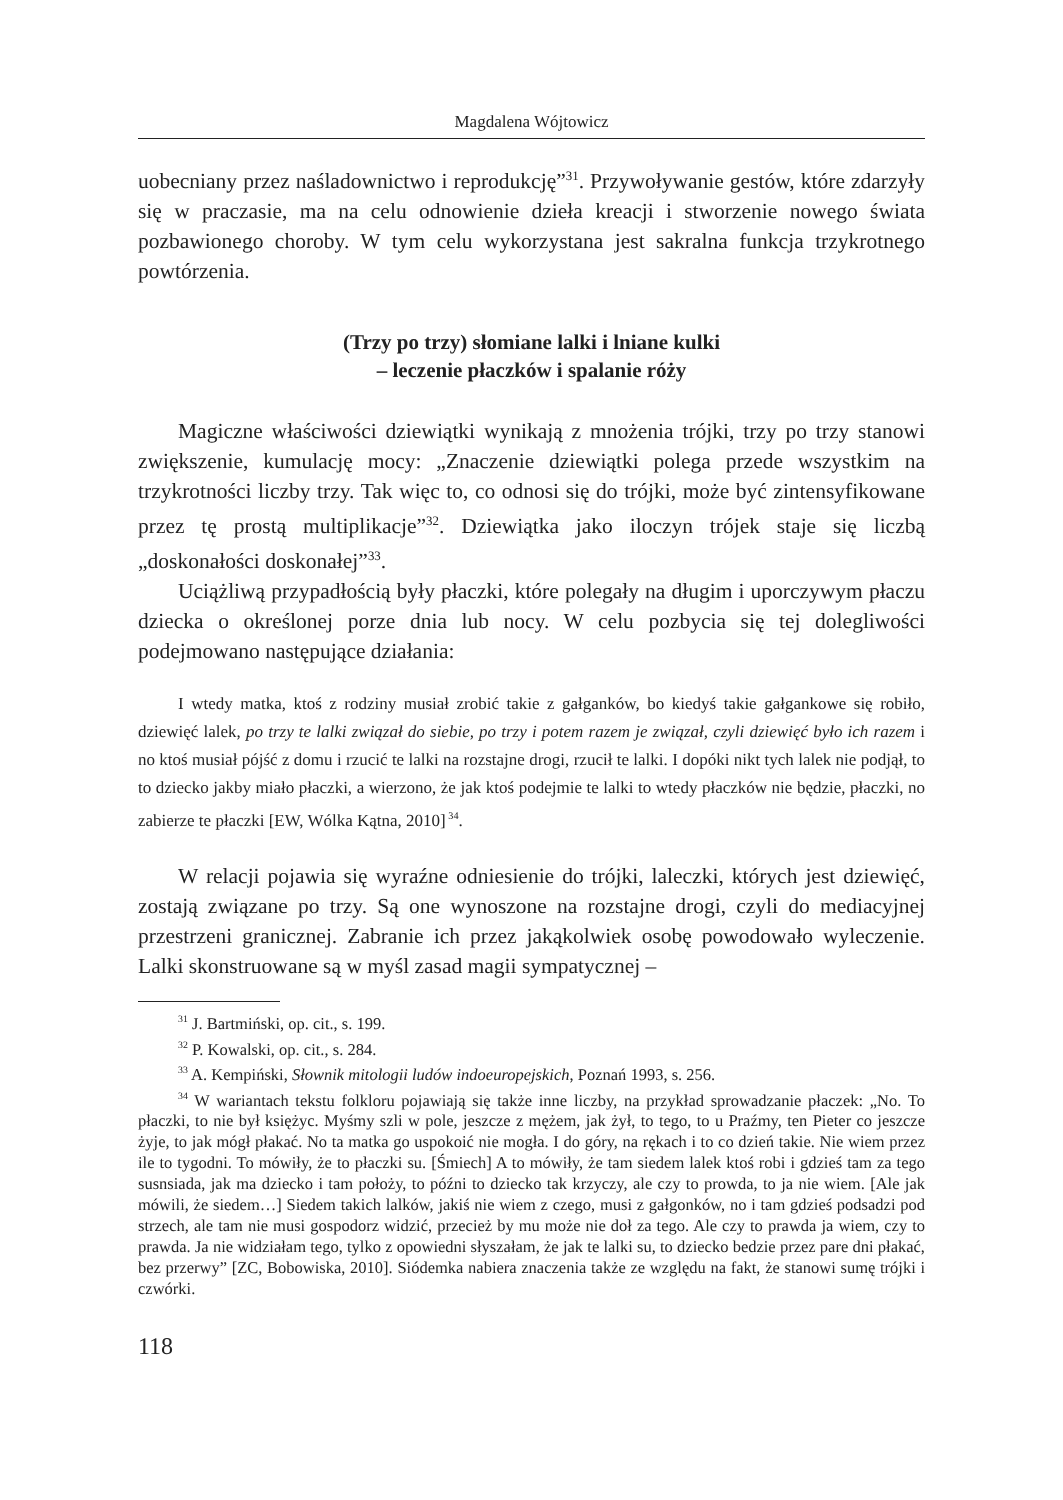Magdalena Wójtowicz
uobecniany przez naśladownictwo i reprodukcję”<sup>31</sup>. Przywoływanie gestów, które zdarzyły się w praczasie, ma na celu odnowienie dzieła kreacji i stworzenie nowego świata pozbawionego choroby. W tym celu wykorzystana jest sakralna funkcja trzykrotnego powtórzenia.
(Trzy po trzy) słomiane lalki i lniane kulki
– leczenie płaczków i spalanie róży
Magiczne właściwości dziewiątki wynikają z mnożenia trójki, trzy po trzy stanowi zwiększenie, kumulację mocy: „Znaczenie dziewiątki polega przede wszystkim na trzykrotności liczby trzy. Tak więc to, co odnosi się do trójki, może być zintensyfikowane przez tę prostą multiplikacje”<sup>32</sup>. Dziewiątka jako iloczyn trójek staje się liczbą „doskonałości doskonałej”<sup>33</sup>.
Uciążliwą przypadłością były płaczki, które polegały na długim i uporczywym płaczu dziecka o określonej porze dnia lub nocy. W celu pozbycia się tej dolegliwości podejmowano następujące działania:
I wtedy matka, ktoś z rodziny musiał zrobić takie z gałganków, bo kiedyś takie gałgankowe się robiło, dziewięć lalek, po trzy te lalki związał do siebie, po trzy i potem razem je związał, czyli dziewięć było ich razem i no ktoś musiał pójść z domu i rzucić te lalki na rozstajne drogi, rzucił te lalki. I dopóki nikt tych lalek nie podjął, to to dziecko jakby miało płaczki, a wierzono, że jak ktoś podejmie te lalki to wtedy płaczków nie będzie, płaczki, no zabierze te płaczki [EW, Wólka Kątna, 2010]<sup>34</sup>.
W relacji pojawia się wyraźne odniesienie do trójki, laleczki, których jest dziewięć, zostają związane po trzy. Są one wynoszone na rozstajne drogi, czyli do mediacyjnej przestrzeni granicznej. Zabranie ich przez jakąkolwiek osobę powodowało wyleczenie. Lalki skonstruowane są w myśl zasad magii sympatycznej –
<sup>31</sup> J. Bartmiński, op. cit., s. 199.
<sup>32</sup> P. Kowalski, op. cit., s. 284.
<sup>33</sup> A. Kempiński, Słownik mitologii ludów indoeuropejskich, Poznań 1993, s. 256.
<sup>34</sup> W wariantach tekstu folkloru pojawiają się także inne liczby, na przykład sprowadzanie płaczek: „No. To płaczki, to nie był księżyc. Myśmy szli w pole, jeszcze z mężem, jak żył, to tego, to u Praźmy, ten Pieter co jeszcze żyje, to jak mógł płakać. No ta matka go uspokoić nie mogła. I do góry, na rękach i to co dzień takie. Nie wiem przez ile to tygodni. To mówiły, że to płaczki su. [Śmiech] A to mówiły, że tam siedem lalek ktoś robi i gdzieś tam za tego susnsiada, jak ma dziecko i tam położy, to późni to dziecko tak krzyczy, ale czy to prowda, to ja nie wiem. [Ale jak mówili, że siedem…] Siedem takich lalków, jakiś nie wiem z czego, musi z gałgonków, no i tam gdzieś podsadzi pod strzech, ale tam nie musi gospodorz widzić, przecież by mu może nie doł za tego. Ale czy to prawda ja wiem, czy to prawda. Ja nie widziałam tego, tylko z opowiedni słyszałam, że jak te lalki su, to dziecko bedzie przez pare dni płakać, bez przerwy” [ZC, Bobowiska, 2010]. Siódemka nabiera znaczenia także ze względu na fakt, że stanowi sumę trójki i czwórki.
118